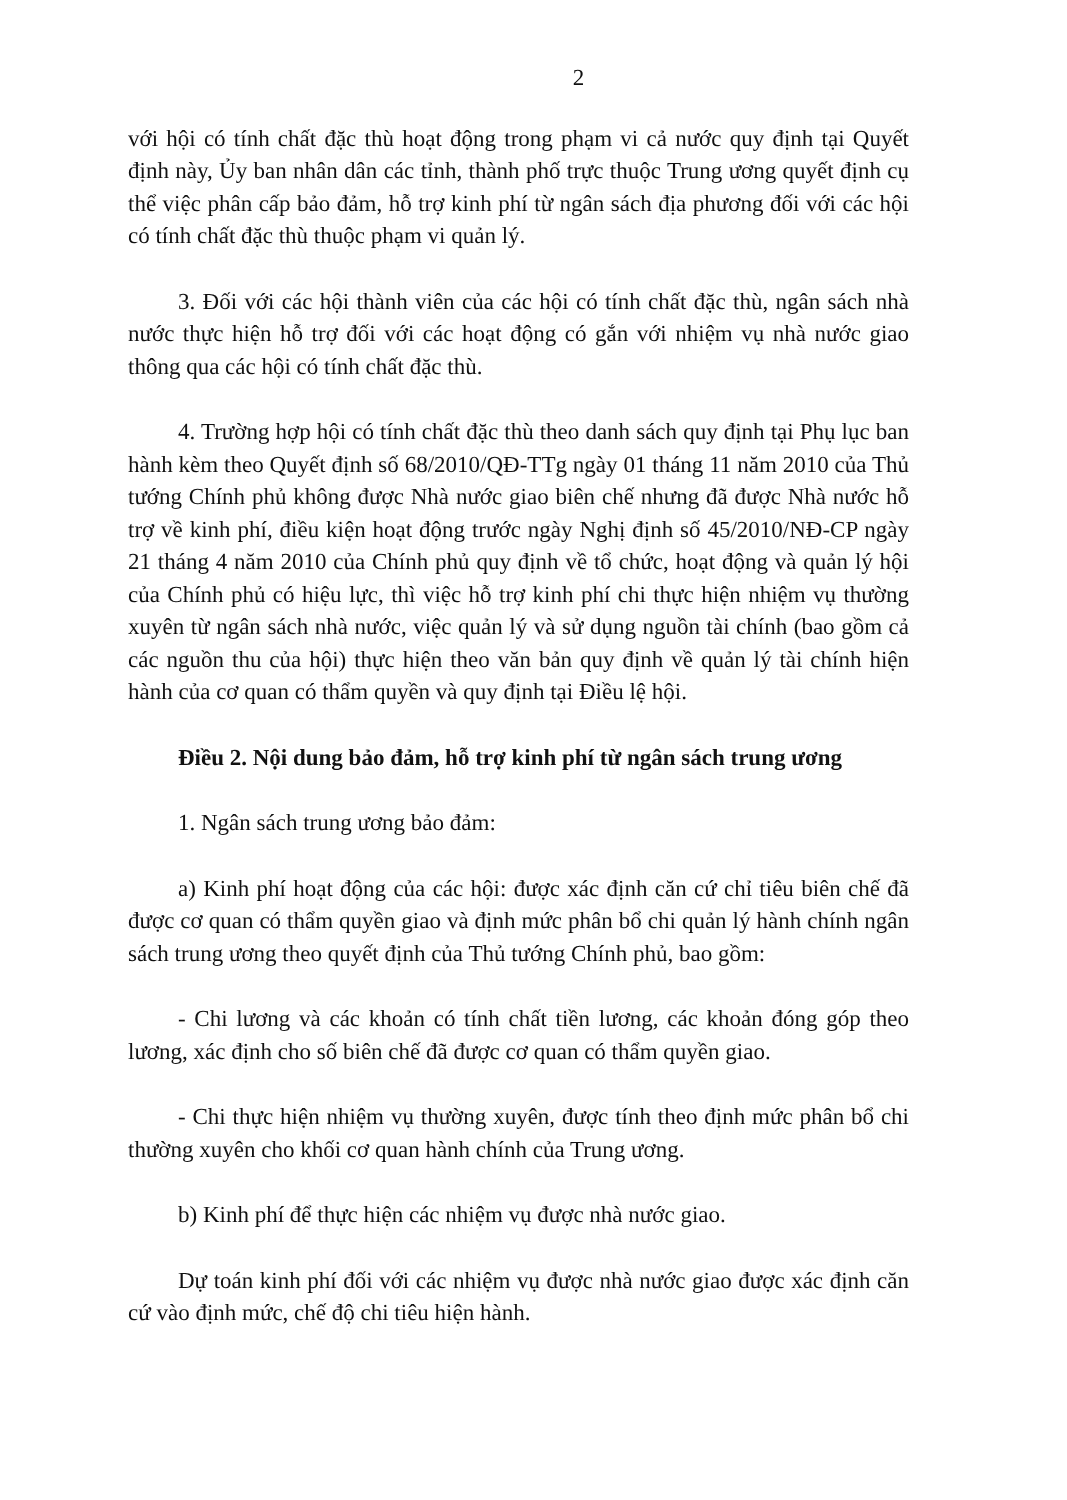2
với hội có tính chất đặc thù hoạt động trong phạm vi cả nước quy định tại Quyết định này, Ủy ban nhân dân các tỉnh, thành phố trực thuộc Trung ương quyết định cụ thể việc phân cấp bảo đảm, hỗ trợ kinh phí từ ngân sách địa phương đối với các hội có tính chất đặc thù thuộc phạm vi quản lý.
3. Đối với các hội thành viên của các hội có tính chất đặc thù, ngân sách nhà nước thực hiện hỗ trợ đối với các hoạt động có gắn với nhiệm vụ nhà nước giao thông qua các hội có tính chất đặc thù.
4. Trường hợp hội có tính chất đặc thù theo danh sách quy định tại Phụ lục ban hành kèm theo Quyết định số 68/2010/QĐ-TTg ngày 01 tháng 11 năm 2010 của Thủ tướng Chính phủ không được Nhà nước giao biên chế nhưng đã được Nhà nước hỗ trợ về kinh phí, điều kiện hoạt động trước ngày Nghị định số 45/2010/NĐ-CP ngày 21 tháng 4 năm 2010 của Chính phủ quy định về tổ chức, hoạt động và quản lý hội của Chính phủ có hiệu lực, thì việc hỗ trợ kinh phí chi thực hiện nhiệm vụ thường xuyên từ ngân sách nhà nước, việc quản lý và sử dụng nguồn tài chính (bao gồm cả các nguồn thu của hội) thực hiện theo văn bản quy định về quản lý tài chính hiện hành của cơ quan có thẩm quyền và quy định tại Điều lệ hội.
Điều 2. Nội dung bảo đảm, hỗ trợ kinh phí từ ngân sách trung ương
1. Ngân sách trung ương bảo đảm:
a) Kinh phí hoạt động của các hội: được xác định căn cứ chỉ tiêu biên chế đã được cơ quan có thẩm quyền giao và định mức phân bổ chi quản lý hành chính ngân sách trung ương theo quyết định của Thủ tướng Chính phủ, bao gồm:
- Chi lương và các khoản có tính chất tiền lương, các khoản đóng góp theo lương, xác định cho số biên chế đã được cơ quan có thẩm quyền giao.
- Chi thực hiện nhiệm vụ thường xuyên, được tính theo định mức phân bổ chi thường xuyên cho khối cơ quan hành chính của Trung ương.
b) Kinh phí để thực hiện các nhiệm vụ được nhà nước giao.
Dự toán kinh phí đối với các nhiệm vụ được nhà nước giao được xác định căn cứ vào định mức, chế độ chi tiêu hiện hành.